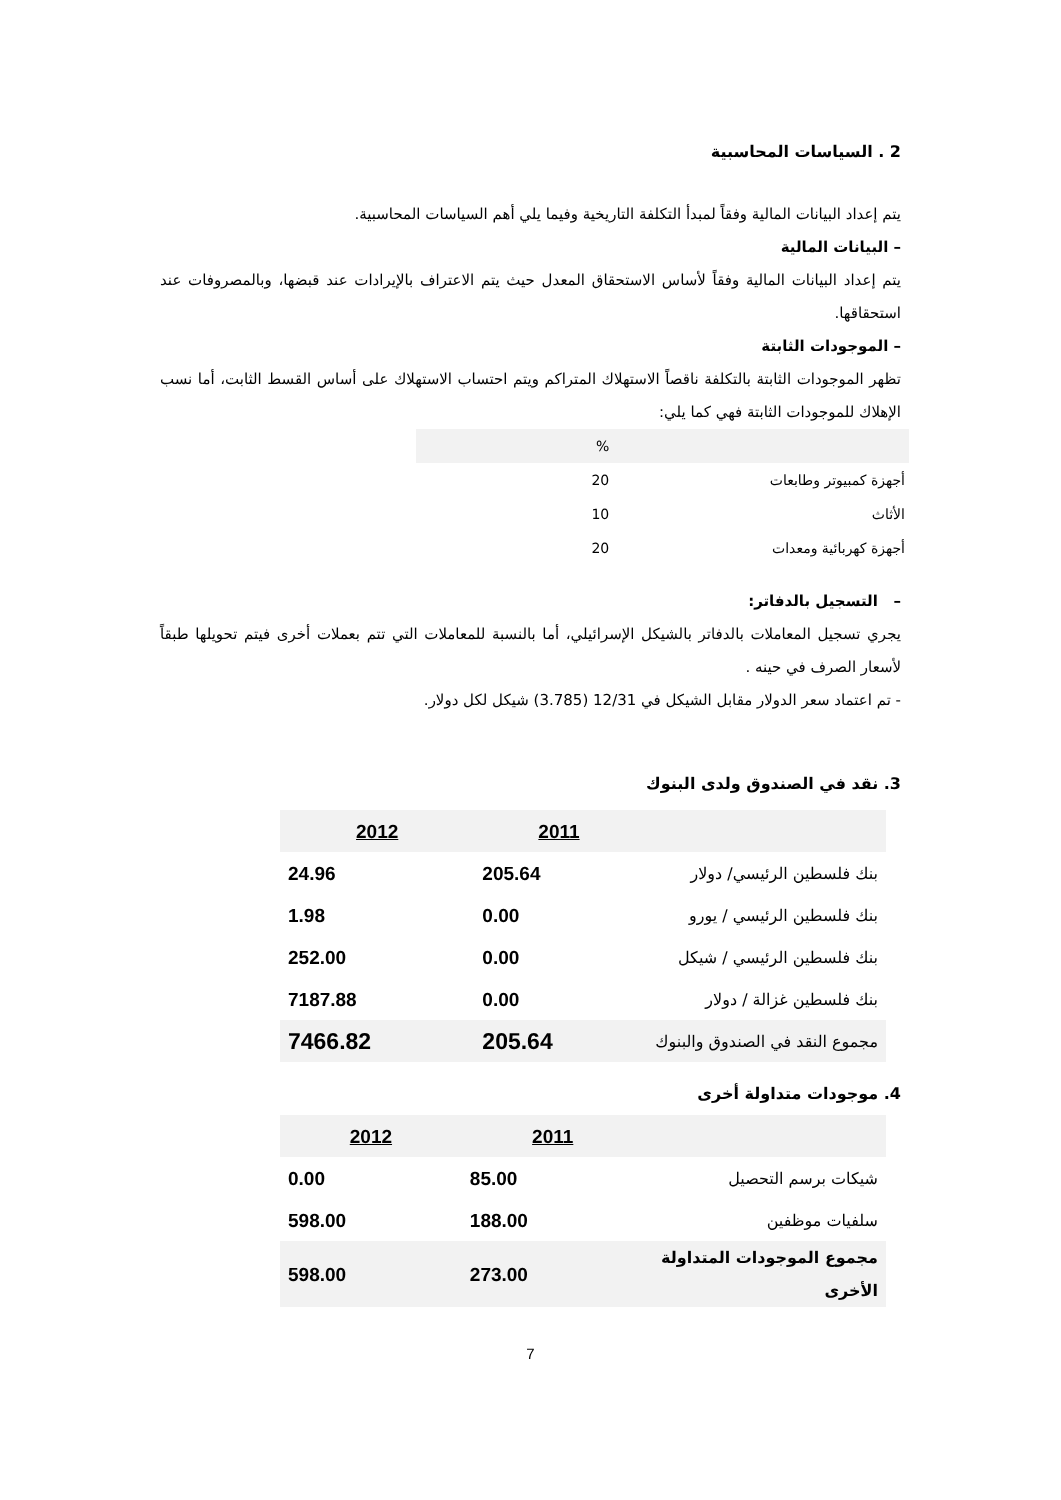2 . السياسات المحاسبية
يتم إعداد البيانات المالية وفقاً لمبدأ التكلفة التاريخية وفيما يلي أهم السياسات المحاسبية.
– البيانات المالية
يتم إعداد البيانات المالية وفقاً لأساس الاستحقاق المعدل حيث يتم الاعتراف بالإيرادات عند قبضها، وبالمصروفات عند استحقاقها.
– الموجودات الثابتة
تظهر الموجودات الثابتة بالتكلفة ناقصاً الاستهلاك المتراكم ويتم احتساب الاستهلاك على أساس القسط الثابت، أما نسب الإهلاك للموجودات الثابتة فهي كما يلي:
| | % |
| أجهزة كمبيوتر وطابعات | 20 |
| الأثاث | 10 |
| أجهزة كهربائية ومعدات | 20 |
– التسجيل بالدفاتر:
يجري تسجيل المعاملات بالدفاتر بالشيكل الإسرائيلي، أما بالنسبة للمعاملات التي تتم بعملات أخرى فيتم تحويلها طبقاً لأسعار الصرف في حينه .
- تم اعتماد سعر الدولار مقابل الشيكل في 12/31 (3.785) شيكل لكل دولار.
3. نقد في الصندوق ولدى البنوك
| | 2011 | 2012 |
| بنك فلسطين الرئيسي/ دولار | 205.64 | 24.96 |
| بنك فلسطين الرئيسي / يورو | 0.00 | 1.98 |
| بنك فلسطين الرئيسي / شيكل | 0.00 | 252.00 |
| بنك فلسطين غزالة / دولار | 0.00 | 7187.88 |
| مجموع النقد في الصندوق والبنوك | 205.64 | 7466.82 |
4. موجودات متداولة أخرى
| | 2011 | 2012 |
| شيكات برسم التحصيل | 85.00 | 0.00 |
| سلفيات موظفين | 188.00 | 598.00 |
| مجموع الموجودات المتداولة الأخرى | 273.00 | 598.00 |
7